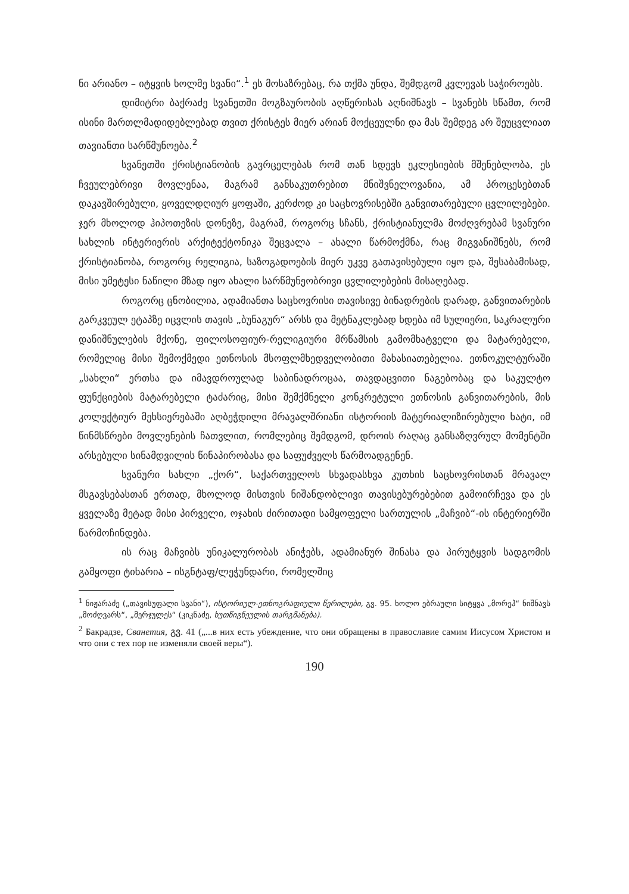ნი არიანო – იტყვის ხოლმე სვანი“.<sup>1</sup> ეს მოსაზრებაც, რა თქმა უნდა, შემდგომ კვლევას საჭიროებს.
დიმიტრი ბაქრაძე სვანეთში მოგზაურობის აღწერისას აღნიშნავს – სვანებს სწამთ, რომ ისინი მართლმადიდებლებად თვით ქრისტეს მიერ არიან მოქცეულნი და მას შემდეგ არ შეუცვლიათ თავიანთი სარწმუნოება.<sup>2</sup>
სვანეთში ქრისტიანობის გავრცელებას რომ თან სდევს ეკლესიების მშენებლობა, ეს ჩვეულებრივი მოვლენაა, მაგრამ განსაკუთრებით მნიშვნელოვანია, ამ პროცესებთან დაკავშირებული, ყოველდღიურ ყოფაში, კერძოდ კი საცხოვრისებში განვითარებული ცვლილებები. ჯერ მხოლოდ ჰიპოთეზის დონეზე, მაგრამ, როგორც სჩანს, ქრისტიანულმა მოძღვრებამ სვანური სახლის ინტერიერის არქიტექტონიკა შეცვალა – ახალი წარმოქმნა, რაც მიგვანიშნებს, რომ ქრისტიანობა, როგორც რელიგია, საზოგადოების მიერ უკვე გათავისებული იყო და, შესაბამისად, მისი უმეტესი ნაწილი მზად იყო ახალი სარწმუნეობრივი ცვლილებების მისაღებად.
როგორც ცნობილია, ადამიანთა საცხოვრისი თავისივე ბინადრების დარად, განვითარების გარკვეულ ეტაპზე იცვლის თავის „ბუნაგურ“ არსს და მეტნაკლებად ხდება იმ სულიერი, საკრალური დანიშნულების მქონე, ფილოსოფიურ-რელიგიური მრწამსის გამომხატველი და მატარებელი, რომელიც მისი შემოქმედი ეთნოსის მსოფლმხედველობითი მახასიათებელია. ეთნოკულტურაში „სახლი“ ერთსა და იმავდროულად საბინადროცაა, თავდაცვითი ნაგებობაც და საკულტო ფუნქციების მატარებელი ტაძარიც, მისი შემქმნელი კონკრეტული ეთნოსის განვითარების, მის კოლექტიურ მეხსიერებაში აღბეჭდილი მრავალშრიანი ისტორიის მატერიალიზირებული ხატი, იმ წინმსწრები მოვლენების ჩათვლით, რომლებიც შემდგომ, დროის რაღაც განსაზღვრულ მომენტში არსებული სინამდვილის წინაპირობასა და საფუძველს წარმოადგენენ.
სვანური სახლი „ქორ“, საქართველოს სხვადასხვა კუთხის საცხოვრისთან მრავალ მსგავსებასთან ერთად, მხოლოდ მისთვის ნიშანდობლივი თავისებურებებით გამოირჩევა და ეს ყველაზე მეტად მისი პირველი, ოჯახის ძირითადი სამყოფელი სართულის „მაჩვიბ“-ის ინტერიერში წარმოჩინდება.
ის რაც მაჩვიბს უნიკალურობას ანიჭებს, ადამიანურ შინასა და პირუტყვის სადგომის გამყოფი ტიხარია – ისგნტაფ/ლეჭუნდარი, რომელშიც
<sup>1</sup> ნიჟარაძე („თავისუფალი სვანი“), ისტორიულ-ეთნოგრაფიული წერილები, გვ. 95. ხოლო ებრაული სიტყვა „მორეჰ“ ნიშნავს „მოძღვარს“, „მერჯულეს“ (კიკნაძე, ხუთწიგნეულის თარგმანება).
<sup>2</sup> Бакрадзе, Сванетия, გვ. 41 („...в них есть убеждение, что они обращены в православие самим Иисусом Христом и что они с тех пор не изменяли своей веры“).
190